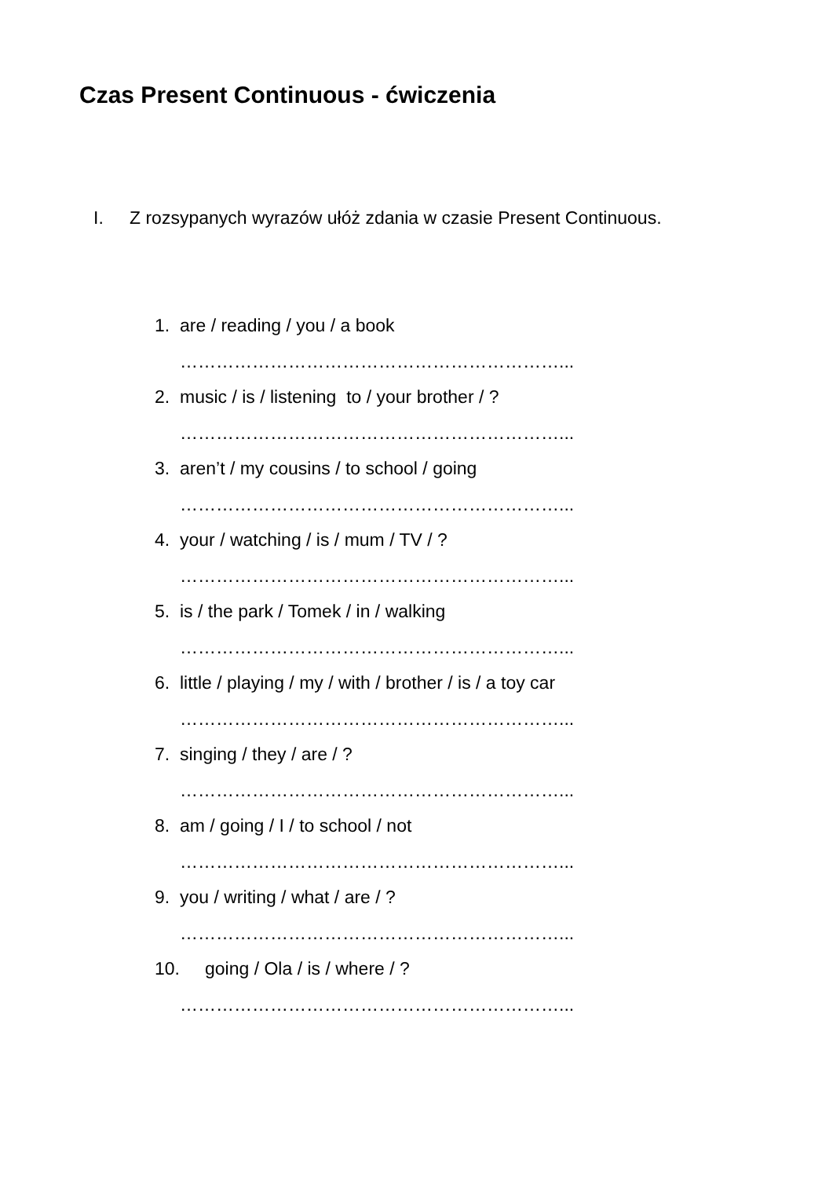Czas Present Continuous - ćwiczenia
I. Z rozsypanych wyrazów ułóż zdania w czasie Present Continuous.
1. are / reading / you / a book
………………………………………………………...
2. music / is / listening to / your brother / ?
………………………………………………………...
3. aren’t / my cousins / to school / going
………………………………………………………...
4. your / watching / is / mum / TV / ?
………………………………………………………...
5. is / the park / Tomek / in / walking
………………………………………………………...
6. little / playing / my / with / brother / is / a toy car
………………………………………………………...
7. singing / they / are / ?
………………………………………………………...
8. am / going / I / to school / not
………………………………………………………...
9. you / writing / what / are / ?
………………………………………………………...
10. going / Ola / is / where / ?
………………………………………………………...